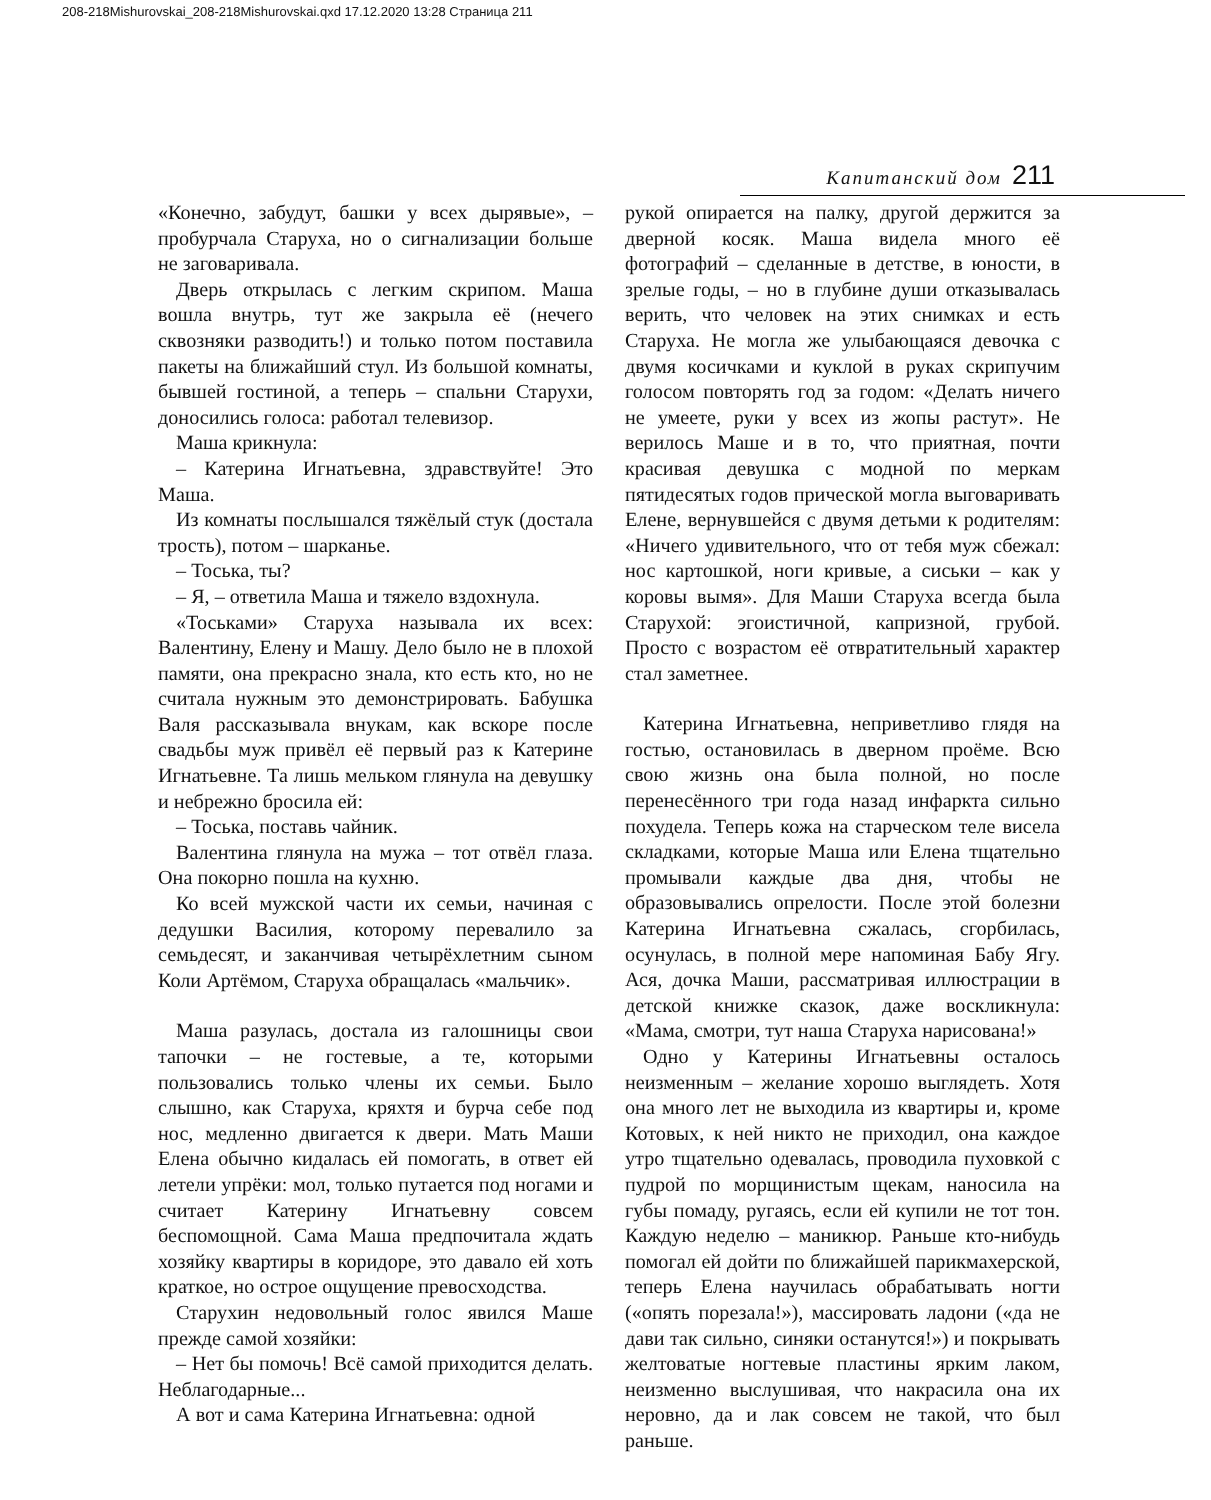208-218Mishurovskai_208-218Mishurovskai.qxd 17.12.2020 13:28 Страница 211
Капитанский дом 211
«Конечно, забудут, башки у всех дырявые», – пробурчала Старуха, но о сигнализации больше не заговаривала.
Дверь открылась с легким скрипом. Маша вошла внутрь, тут же закрыла её (нечего сквозняки разводить!) и только потом поставила пакеты на ближайший стул. Из большой комнаты, бывшей гостиной, а теперь – спальни Старухи, доносились голоса: работал телевизор.
Маша крикнула:
– Катерина Игнатьевна, здравствуйте! Это Маша.
Из комнаты послышался тяжёлый стук (достала трость), потом – шарканье.
– Тоська, ты?
– Я, – ответила Маша и тяжело вздохнула.
«Тоськами» Старуха называла их всех: Валентину, Елену и Машу. Дело было не в плохой памяти, она прекрасно знала, кто есть кто, но не считала нужным это демонстрировать. Бабушка Валя рассказывала внукам, как вскоре после свадьбы муж привёл её первый раз к Катерине Игнатьевне. Та лишь мельком глянула на девушку и небрежно бросила ей:
– Тоська, поставь чайник.
Валентина глянула на мужа – тот отвёл глаза. Она покорно пошла на кухню.
Ко всей мужской части их семьи, начиная с дедушки Василия, которому перевалило за семьдесят, и заканчивая четырёхлетним сыном Коли Артёмом, Старуха обращалась «мальчик».
Маша разулась, достала из галошницы свои тапочки – не гостевые, а те, которыми пользовались только члены их семьи. Было слышно, как Старуха, кряхтя и бурча себе под нос, медленно двигается к двери. Мать Маши Елена обычно кидалась ей помогать, в ответ ей летели упрёки: мол, только путается под ногами и считает Катерину Игнатьевну совсем беспомощной. Сама Маша предпочитала ждать хозяйку квартиры в коридоре, это давало ей хоть краткое, но острое ощущение превосходства.
Старухин недовольный голос явился Маше прежде самой хозяйки:
– Нет бы помочь! Всё самой приходится делать. Неблагодарные...
А вот и сама Катерина Игнатьевна: одной
рукой опирается на палку, другой держится за дверной косяк. Маша видела много её фотографий – сделанные в детстве, в юности, в зрелые годы, – но в глубине души отказывалась верить, что человек на этих снимках и есть Старуха. Не могла же улыбающаяся девочка с двумя косичками и куклой в руках скрипучим голосом повторять год за годом: «Делать ничего не умеете, руки у всех из жопы растут». Не верилось Маше и в то, что приятная, почти красивая девушка с модной по меркам пятидесятых годов прической могла выговаривать Елене, вернувшейся с двумя детьми к родителям: «Ничего удивительного, что от тебя муж сбежал: нос картошкой, ноги кривые, а сиськи – как у коровы вымя». Для Маши Старуха всегда была Старухой: эгоистичной, капризной, грубой. Просто с возрастом её отвратительный характер стал заметнее.
Катерина Игнатьевна, неприветливо глядя на гостью, остановилась в дверном проёме. Всю свою жизнь она была полной, но после перенесённого три года назад инфаркта сильно похудела. Теперь кожа на старческом теле висела складками, которые Маша или Елена тщательно промывали каждые два дня, чтобы не образовывались опрелости. После этой болезни Катерина Игнатьевна сжалась, сгорбилась, осунулась, в полной мере напоминая Бабу Ягу. Ася, дочка Маши, рассматривая иллюстрации в детской книжке сказок, даже воскликнула: «Мама, смотри, тут наша Старуха нарисована!»
Одно у Катерины Игнатьевны осталось неизменным – желание хорошо выглядеть. Хотя она много лет не выходила из квартиры и, кроме Котовых, к ней никто не приходил, она каждое утро тщательно одевалась, проводила пуховкой с пудрой по морщинистым щекам, наносила на губы помаду, ругаясь, если ей купили не тот тон. Каждую неделю – маникюр. Раньше кто-нибудь помогал ей дойти по ближайшей парикмахерской, теперь Елена научилась обрабатывать ногти («опять порезала!»), массировать ладони («да не дави так сильно, синяки останутся!») и покрывать желтоватые ногтевые пластины ярким лаком, неизменно выслушивая, что накрасила она их неровно, да и лак совсем не такой, что был раньше.